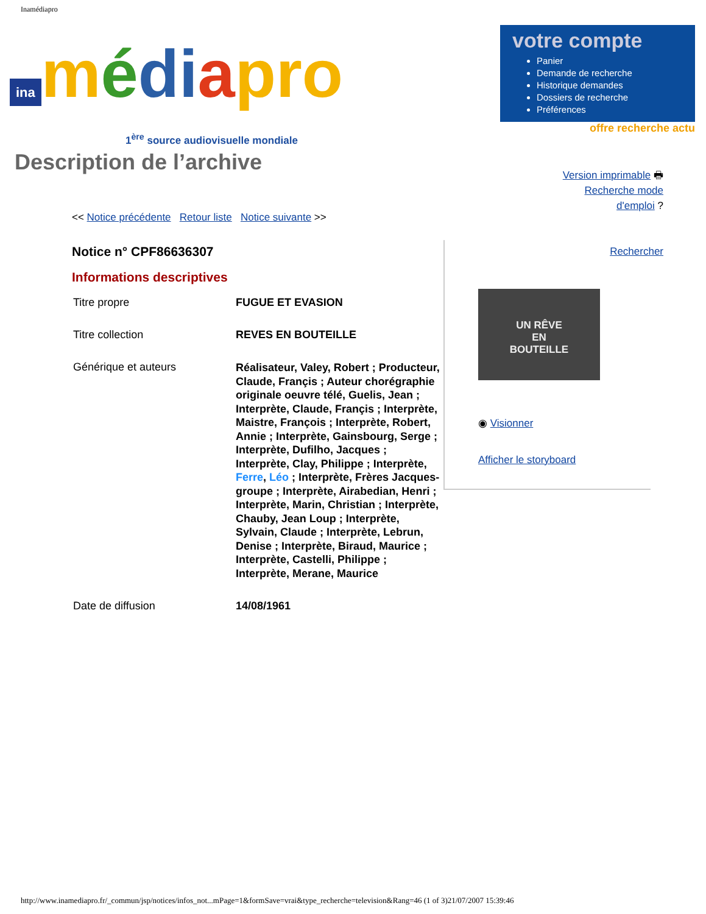Inamédiapro
ina médi apro
1<sup>ère</sup> source audiovisuelle mondiale
votre compte
Panier
Demande de recherche
Historique demandes
Dossiers de recherche
Préférences
offre recherche actu
Description de l’archive
Version imprimable 🖶
Recherche mode
d'emploi ?
Rechercher
<< Notice précédente Retour liste Notice suivante >>
Notice n° CPF86636307
Informations descriptives
| Titre propre | FUGUE ET EVASION |
| Titre collection | REVES EN BOUTEILLE |
| Générique et auteurs | Réalisateur, Valey, Robert ; Producteur, Claude, Françis ; Auteur chorégraphie originale oeuvre télé, Guelis, Jean ; Interprète, Claude, Françis ; Interprète, Maistre, François ; Interprète, Robert, Annie ; Interprète, Gainsbourg, Serge ; Interprète, Dufilho, Jacques ; Interprète, Clay, Philippe ; Interprète, Ferre , Léo ; Interprète, Frères Jacques-groupe ; Interprète, Airabedian, Henri ; Interprète, Marin, Christian ; Interprète, Chauby, Jean Loup ; Interprète, Sylvain, Claude ; Interprète, Lebrun, Denise ; Interprète, Biraud, Maurice ; Interprète, Castelli, Philippe ; Interprète, Merane, Maurice |
| Date de diffusion | 14/08/1961 |
UN RÊVE
EN
BOUTEILLE
◉ Visionner
Afficher le storyboard
http://www.inamediapro.fr/_commun/jsp/notices/infos_not...mPage=1&formSave=vrai&type_recherche=television&Rang=46 (1 of 3)21/07/2007 15:39:46